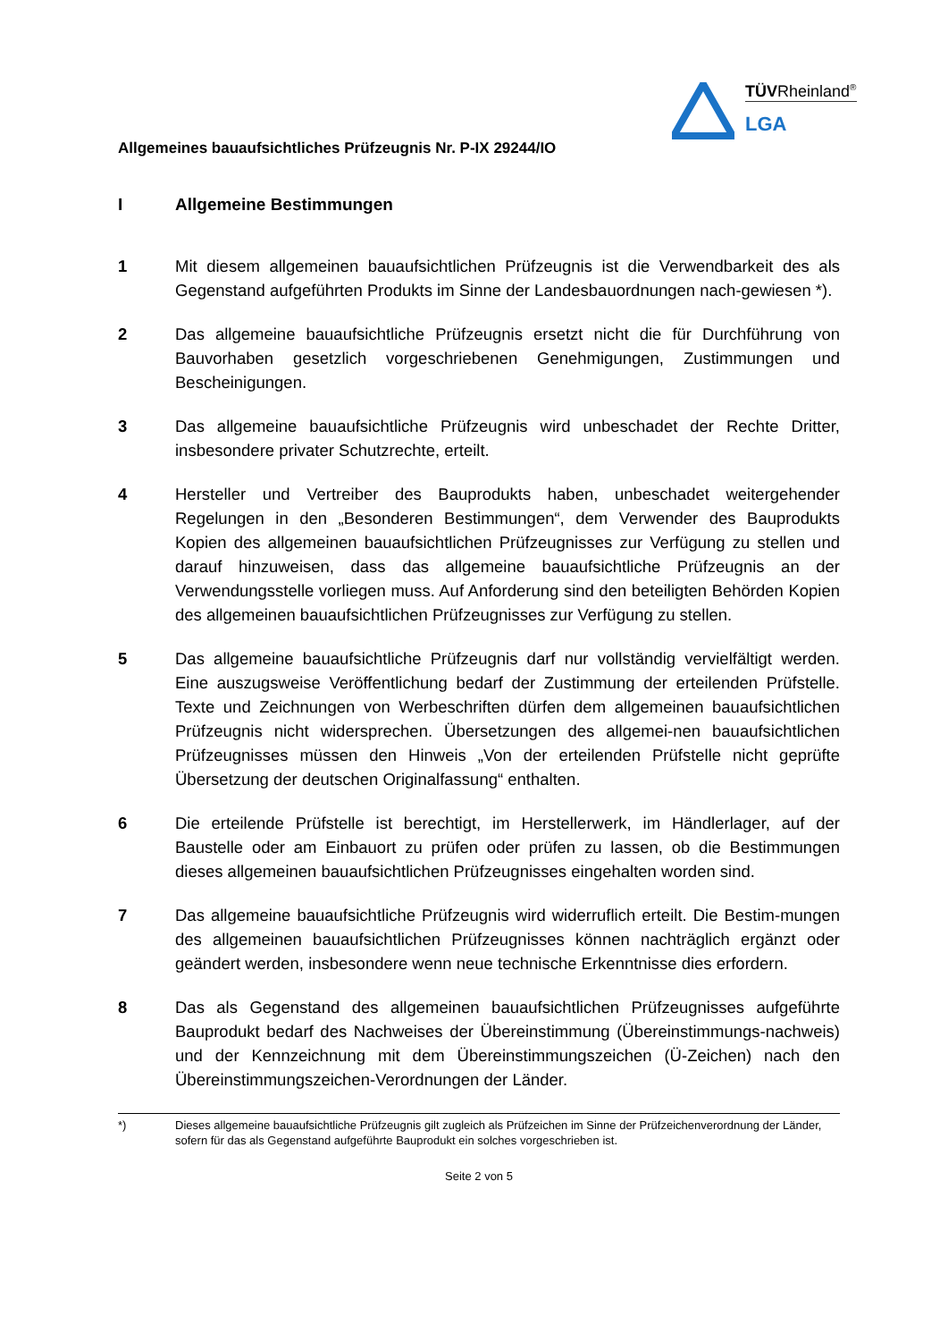TÜVRheinland<sup>®</sup>
LGA
Allgemeines bauaufsichtliches Prüfzeugnis Nr. P-IX 29244/IO
I Allgemeine Bestimmungen
1 Mit diesem allgemeinen bauaufsichtlichen Prüfzeugnis ist die Verwendbarkeit des als Gegenstand aufgeführten Produkts im Sinne der Landesbauordnungen nach-gewiesen *).
2 Das allgemeine bauaufsichtliche Prüfzeugnis ersetzt nicht die für Durchführung von Bauvorhaben gesetzlich vorgeschriebenen Genehmigungen, Zustimmungen und Bescheinigungen.
3 Das allgemeine bauaufsichtliche Prüfzeugnis wird unbeschadet der Rechte Dritter, insbesondere privater Schutzrechte, erteilt.
4 Hersteller und Vertreiber des Bauprodukts haben, unbeschadet weitergehender Regelungen in den „Besonderen Bestimmungen“, dem Verwender des Bauprodukts Kopien des allgemeinen bauaufsichtlichen Prüfzeugnisses zur Verfügung zu stellen und darauf hinzuweisen, dass das allgemeine bauaufsichtliche Prüfzeugnis an der Verwendungsstelle vorliegen muss. Auf Anforderung sind den beteiligten Behörden Kopien des allgemeinen bauaufsichtlichen Prüfzeugnisses zur Verfügung zu stellen.
5 Das allgemeine bauaufsichtliche Prüfzeugnis darf nur vollständig vervielfältigt werden. Eine auszugsweise Veröffentlichung bedarf der Zustimmung der erteilenden Prüfstelle. Texte und Zeichnungen von Werbeschriften dürfen dem allgemeinen bauaufsichtlichen Prüfzeugnis nicht widersprechen. Übersetzungen des allgemei-nen bauaufsichtlichen Prüfzeugnisses müssen den Hinweis „Von der erteilenden Prüfstelle nicht geprüfte Übersetzung der deutschen Originalfassung“ enthalten.
6 Die erteilende Prüfstelle ist berechtigt, im Herstellerwerk, im Händlerlager, auf der Baustelle oder am Einbauort zu prüfen oder prüfen zu lassen, ob die Bestimmungen dieses allgemeinen bauaufsichtlichen Prüfzeugnisses eingehalten worden sind.
7 Das allgemeine bauaufsichtliche Prüfzeugnis wird widerruflich erteilt. Die Bestim-mungen des allgemeinen bauaufsichtlichen Prüfzeugnisses können nachträglich ergänzt oder geändert werden, insbesondere wenn neue technische Erkenntnisse dies erfordern.
8 Das als Gegenstand des allgemeinen bauaufsichtlichen Prüfzeugnisses aufgeführte Bauprodukt bedarf des Nachweises der Übereinstimmung (Übereinstimmungs-nachweis) und der Kennzeichnung mit dem Übereinstimmungszeichen (Ü-Zeichen) nach den Übereinstimmungszeichen-Verordnungen der Länder.
*) Dieses allgemeine bauaufsichtliche Prüfzeugnis gilt zugleich als Prüfzeichen im Sinne der Prüfzeichenverordnung der Länder, sofern für das als Gegenstand aufgeführte Bauprodukt ein solches vorgeschrieben ist.
Seite 2 von 5